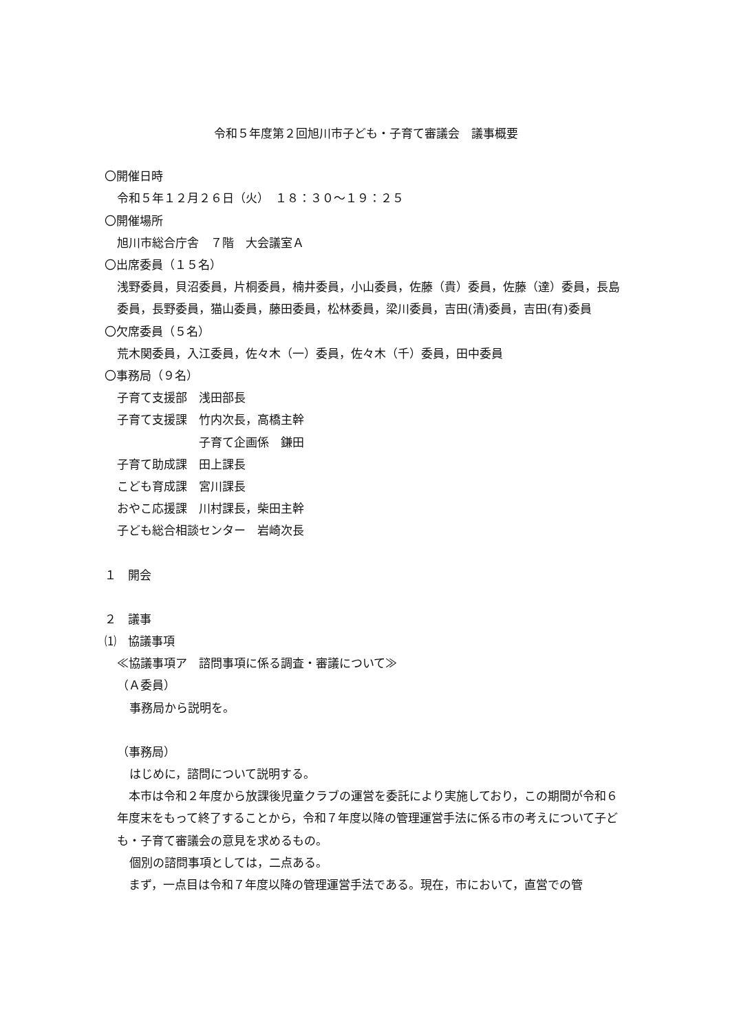令和５年度第２回旭川市子ども・子育て審議会　議事概要
〇開催日時
令和５年１２月２６日（火）　１８：３０～１９：２５
〇開催場所
旭川市総合庁舎　７階　大会議室Ａ
〇出席委員（１５名）
浅野委員，貝沼委員，片桐委員，楠井委員，小山委員，佐藤（貴）委員，佐藤（達）委員，長島委員，長野委員，猫山委員，藤田委員，松林委員，梁川委員，吉田(清)委員，吉田(有)委員
〇欠席委員（５名）
荒木関委員，入江委員，佐々木（一）委員，佐々木（千）委員，田中委員
〇事務局（９名）
子育て支援部　浅田部長
子育て支援課　竹内次長，高橋主幹
　　　　　　　子育て企画係　鎌田
子育て助成課　田上課長
こども育成課　宮川課長
おやこ応援課　川村課長，柴田主幹
子ども総合相談センター　岩崎次長
１　開会
２　議事
⑴　協議事項
≪協議事項ア　諮問事項に係る調査・審議について≫
（Ａ委員）
事務局から説明を。
（事務局）
はじめに，諮問について説明する。
　本市は令和２年度から放課後児童クラブの運営を委託により実施しており，この期間が令和６年度末をもって終了することから，令和７年度以降の管理運営手法に係る市の考えについて子ども・子育て審議会の意見を求めるもの。
個別の諮問事項としては，二点ある。
　まず，一点目は令和７年度以降の管理運営手法である。現在，市において，直営での管